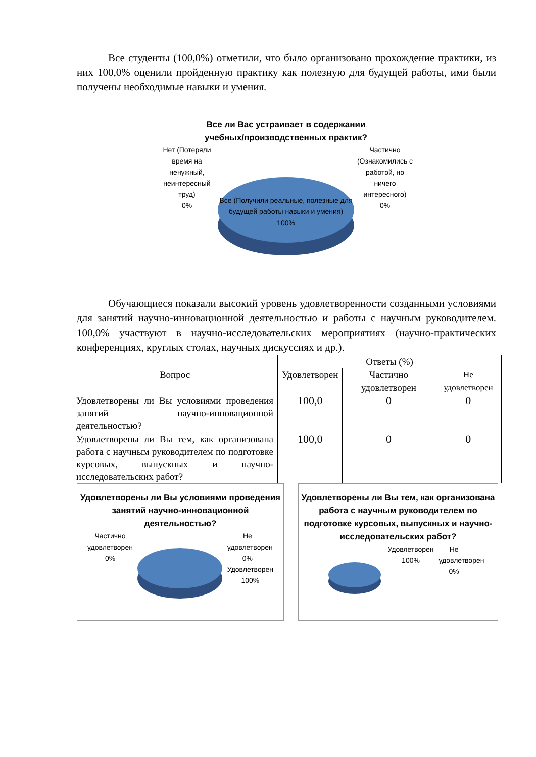Все студенты (100,0%) отметили, что было организовано прохождение практики, из них 100,0% оценили пройденную практику как полезную для будущей работы, ими были получены необходимые навыки и умения.
Все ли Вас устраивает в содержании
учебных/производственных практик?
Нет (Потеряли время на ненужный, неинтересный труд)
0%
Все (Получили реальные, полезные для будущей работы навыки и умения)
100%
Частично (Ознакомились с работой, но ничего интересного)
0%
Обучающиеся показали высокий уровень удовлетворенности созданными условиями для занятий научно-инновационной деятельностью и работы с научным руководителем. 100,0% участвуют в научно-исследовательских мероприятиях (научно-практических конференциях, круглых столах, научных дискуссиях и др.).
| Вопрос | Ответы (%) | | |
| --- | --- | --- | --- |
| | Удовлетворен | Частично удовлетворен | Не удовлетворен |
| Удовлетворены ли Вы условиями проведения занятий научно-инновационной деятельностью? | 100,0 | 0 | 0 |
| Удовлетворены ли Вы тем, как организована работа с научным руководителем по подготовке курсовых, выпускных и научно-исследовательских работ? | 100,0 | 0 | 0 |
Удовлетворены ли Вы условиями проведения занятий научно-инновационной деятельностью?
Частично удовлетворен
0%
Не удовлетворен
0%
Удовлетворен
100%
Удовлетворены ли Вы тем, как организована работа с научным руководителем по подготовке курсовых, выпускных и научно-исследовательских работ?
Удовлетворен
100%
Не удовлетворен
0%